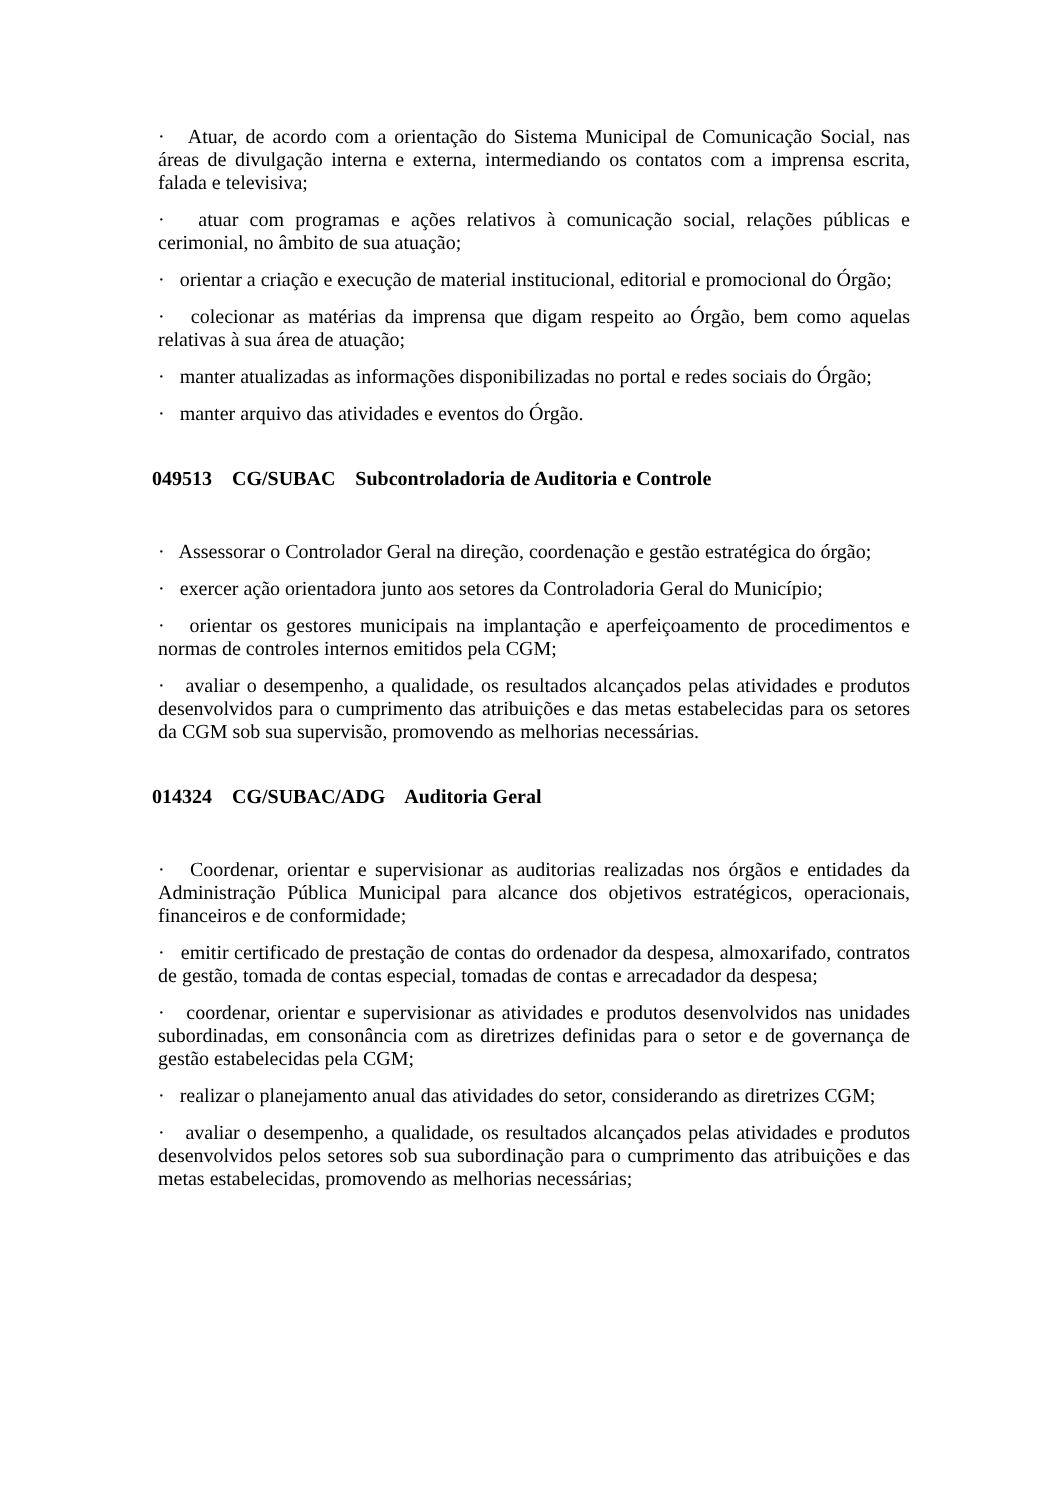· Atuar, de acordo com a orientação do Sistema Municipal de Comunicação Social, nas áreas de divulgação interna e externa, intermediando os contatos com a imprensa escrita, falada e televisiva;
· atuar com programas e ações relativos à comunicação social, relações públicas e cerimonial, no âmbito de sua atuação;
· orientar a criação e execução de material institucional, editorial e promocional do Órgão;
· colecionar as matérias da imprensa que digam respeito ao Órgão, bem como aquelas relativas à sua área de atuação;
· manter atualizadas as informações disponibilizadas no portal e redes sociais do Órgão;
· manter arquivo das atividades e eventos do Órgão.
049513 CG/SUBAC Subcontroladoria de Auditoria e Controle
· Assessorar o Controlador Geral na direção, coordenação e gestão estratégica do órgão;
· exercer ação orientadora junto aos setores da Controladoria Geral do Município;
· orientar os gestores municipais na implantação e aperfeiçoamento de procedimentos e normas de controles internos emitidos pela CGM;
· avaliar o desempenho, a qualidade, os resultados alcançados pelas atividades e produtos desenvolvidos para o cumprimento das atribuições e das metas estabelecidas para os setores da CGM sob sua supervisão, promovendo as melhorias necessárias.
014324 CG/SUBAC/ADG Auditoria Geral
· Coordenar, orientar e supervisionar as auditorias realizadas nos órgãos e entidades da Administração Pública Municipal para alcance dos objetivos estratégicos, operacionais, financeiros e de conformidade;
· emitir certificado de prestação de contas do ordenador da despesa, almoxarifado, contratos de gestão, tomada de contas especial, tomadas de contas e arrecadador da despesa;
· coordenar, orientar e supervisionar as atividades e produtos desenvolvidos nas unidades subordinadas, em consonância com as diretrizes definidas para o setor e de governança de gestão estabelecidas pela CGM;
· realizar o planejamento anual das atividades do setor, considerando as diretrizes CGM;
· avaliar o desempenho, a qualidade, os resultados alcançados pelas atividades e produtos desenvolvidos pelos setores sob sua subordinação para o cumprimento das atribuições e das metas estabelecidas, promovendo as melhorias necessárias;